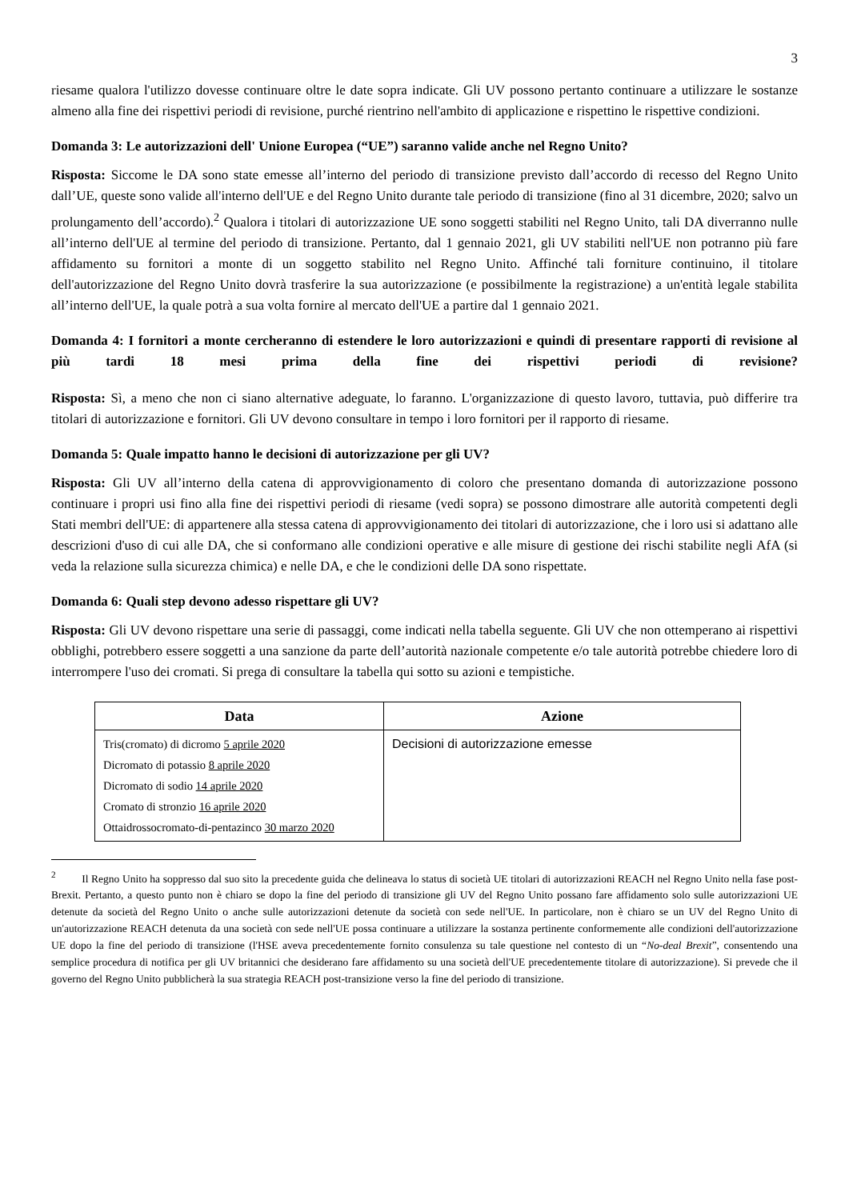3
riesame qualora l'utilizzo dovesse continuare oltre le date sopra indicate. Gli UV possono pertanto continuare a utilizzare le sostanze almeno alla fine dei rispettivi periodi di revisione, purché rientrino nell'ambito di applicazione e rispettino le rispettive condizioni.
Domanda 3: Le autorizzazioni dell' Unione Europea (“UE”) saranno valide anche nel Regno Unito?
Risposta: Siccome le DA sono state emesse all’interno del periodo di transizione previsto dall’accordo di recesso del Regno Unito dall’UE, queste sono valide all'interno dell'UE e del Regno Unito durante tale periodo di transizione (fino al 31 dicembre, 2020; salvo un prolungamento dell’accordo).<sup>2</sup> Qualora i titolari di autorizzazione UE sono soggetti stabiliti nel Regno Unito, tali DA diverranno nulle all’interno dell'UE al termine del periodo di transizione. Pertanto, dal 1 gennaio 2021, gli UV stabiliti nell'UE non potranno più fare affidamento su fornitori a monte di un soggetto stabilito nel Regno Unito. Affinché tali forniture continuino, il titolare dell'autorizzazione del Regno Unito dovrà trasferire la sua autorizzazione (e possibilmente la registrazione) a un'entità legale stabilita all’interno dell'UE, la quale potrà a sua volta fornire al mercato dell'UE a partire dal 1 gennaio 2021.
Domanda 4: I fornitori a monte cercheranno di estendere le loro autorizzazioni e quindi di presentare rapporti di revisione al più tardi 18 mesi prima della fine dei rispettivi periodi di revisione?
Risposta: Sì, a meno che non ci siano alternative adeguate, lo faranno. L'organizzazione di questo lavoro, tuttavia, può differire tra titolari di autorizzazione e fornitori. Gli UV devono consultare in tempo i loro fornitori per il rapporto di riesame.
Domanda 5: Quale impatto hanno le decisioni di autorizzazione per gli UV?
Risposta: Gli UV all’interno della catena di approvvigionamento di coloro che presentano domanda di autorizzazione possono continuare i propri usi fino alla fine dei rispettivi periodi di riesame (vedi sopra) se possono dimostrare alle autorità competenti degli Stati membri dell'UE: di appartenere alla stessa catena di approvvigionamento dei titolari di autorizzazione, che i loro usi si adattano alle descrizioni d'uso di cui alle DA, che si conformano alle condizioni operative e alle misure di gestione dei rischi stabilite negli AfA (si veda la relazione sulla sicurezza chimica) e nelle DA, e che le condizioni delle DA sono rispettate.
Domanda 6: Quali step devono adesso rispettare gli UV?
Risposta: Gli UV devono rispettare una serie di passaggi, come indicati nella tabella seguente. Gli UV che non ottemperano ai rispettivi obblighi, potrebbero essere soggetti a una sanzione da parte dell’autorità nazionale competente e/o tale autorità potrebbe chiedere loro di interrompere l'uso dei cromati. Si prega di consultare la tabella qui sotto su azioni e tempistiche.
| Data | Azione |
| --- | --- |
| Tris(cromato) di dicromo 5 aprile 2020 Dicromato di potassio 8 aprile 2020 Dicromato di sodio 14 aprile 2020 Cromato di stronzio 16 aprile 2020 Ottaidrossocromato-di-pentazinco 30 marzo 2020 | Decisioni di autorizzazione emesse |
<sup>2</sup> Il Regno Unito ha soppresso dal suo sito la precedente guida che delineava lo status di società UE titolari di autorizzazioni REACH nel Regno Unito nella fase post-Brexit. Pertanto, a questo punto non è chiaro se dopo la fine del periodo di transizione gli UV del Regno Unito possano fare affidamento solo sulle autorizzazioni UE detenute da società del Regno Unito o anche sulle autorizzazioni detenute da società con sede nell'UE. In particolare, non è chiaro se un UV del Regno Unito di un'autorizzazione REACH detenuta da una società con sede nell'UE possa continuare a utilizzare la sostanza pertinente conformemente alle condizioni dell'autorizzazione UE dopo la fine del periodo di transizione (l'HSE aveva precedentemente fornito consulenza su tale questione nel contesto di un “No-deal Brexit”, consentendo una semplice procedura di notifica per gli UV britannici che desiderano fare affidamento su una società dell'UE precedentemente titolare di autorizzazione). Si prevede che il governo del Regno Unito pubblicherà la sua strategia REACH post-transizione verso la fine del periodo di transizione.